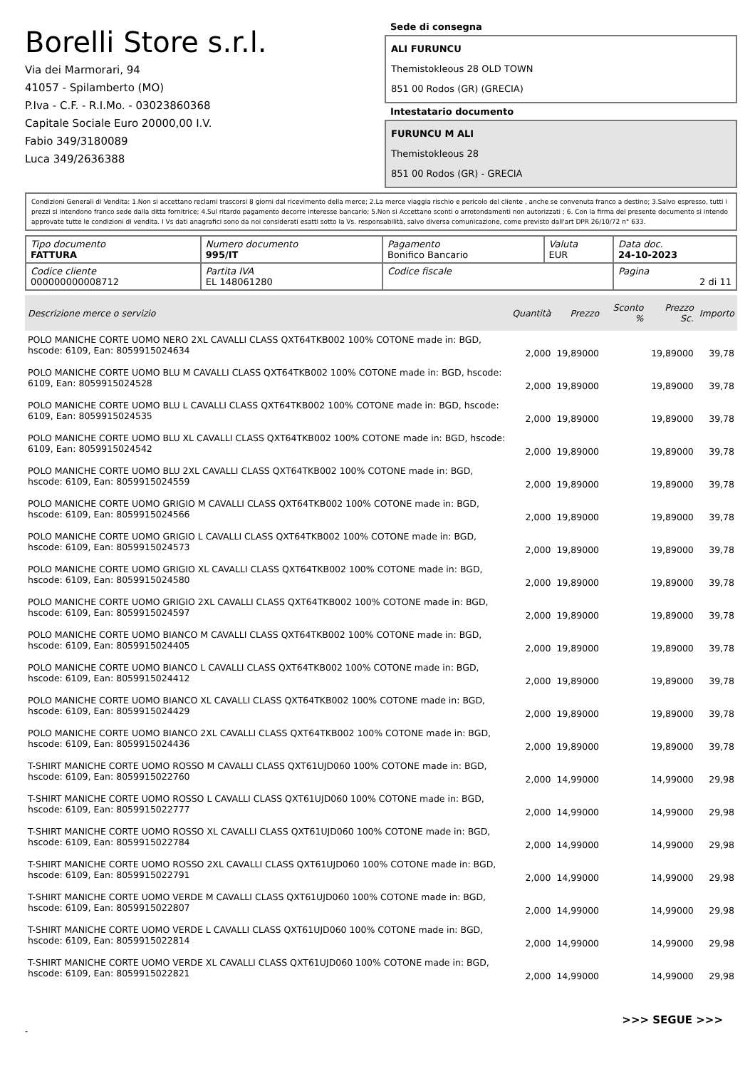Borelli Store s.r.l.
Via dei Marmorari, 94
41057 - Spilamberto (MO)
P.Iva - C.F. - R.I.Mo. - 03023860368
Capitale Sociale Euro 20000,00 I.V.
Fabio 349/3180089
Luca 349/2636388
Sede di consegna
ALI FURUNCU
Themistokleous 28 OLD TOWN
851 00 Rodos (GR) (GRECIA)
Intestatario documento
FURUNCU M ALI
Themistokleous 28
851 00 Rodos (GR) - GRECIA
Condizioni Generali di Vendita: 1.Non si accettano reclami trascorsi 8 giorni dal ricevimento della merce; 2.La merce viaggia rischio e pericolo del cliente , anche se convenuta franco a destino; 3.Salvo espresso, tutti i prezzi si intendono franco sede dalla ditta fornitrice; 4.Sul ritardo pagamento decorre interesse bancario; 5.Non si Accettano sconti o arrotondamenti non autorizzati ; 6. Con la firma del presente documento si intendo approvate tutte le condizioni di vendita. I Vs dati anagrafici sono da noi considerati esatti sotto la Vs. responsabilità, salvo diversa comunicazione, come previsto dall'art DPR 26/10/72 n° 633.
| Tipo documento FATTURA | Numero documento 995/IT | Pagamento Bonifico Bancario | Valuta EUR | Data doc. 24-10-2023 |
| Codice cliente 000000000008712 | Partita IVA EL 148061280 | Codice fiscale | | Pagina 2 di 11 |
| Descrizione merce o servizio | Quantità | Prezzo | Sconto % | Prezzo Sc. | Importo |
| --- | --- | --- | --- | --- | --- |
| POLO MANICHE CORTE UOMO NERO 2XL CAVALLI CLASS QXT64TKB002 100% COTONE made in: BGD, hscode: 6109, Ean: 8059915024634 | 2,000 | 19,89000 | | 19,89000 | 39,78 |
| POLO MANICHE CORTE UOMO BLU M CAVALLI CLASS QXT64TKB002 100% COTONE made in: BGD, hscode: 6109, Ean: 8059915024528 | 2,000 | 19,89000 | | 19,89000 | 39,78 |
| POLO MANICHE CORTE UOMO BLU L CAVALLI CLASS QXT64TKB002 100% COTONE made in: BGD, hscode: 6109, Ean: 8059915024535 | 2,000 | 19,89000 | | 19,89000 | 39,78 |
| POLO MANICHE CORTE UOMO BLU XL CAVALLI CLASS QXT64TKB002 100% COTONE made in: BGD, hscode: 6109, Ean: 8059915024542 | 2,000 | 19,89000 | | 19,89000 | 39,78 |
| POLO MANICHE CORTE UOMO BLU 2XL CAVALLI CLASS QXT64TKB002 100% COTONE made in: BGD, hscode: 6109, Ean: 8059915024559 | 2,000 | 19,89000 | | 19,89000 | 39,78 |
| POLO MANICHE CORTE UOMO GRIGIO M CAVALLI CLASS QXT64TKB002 100% COTONE made in: BGD, hscode: 6109, Ean: 8059915024566 | 2,000 | 19,89000 | | 19,89000 | 39,78 |
| POLO MANICHE CORTE UOMO GRIGIO L CAVALLI CLASS QXT64TKB002 100% COTONE made in: BGD, hscode: 6109, Ean: 8059915024573 | 2,000 | 19,89000 | | 19,89000 | 39,78 |
| POLO MANICHE CORTE UOMO GRIGIO XL CAVALLI CLASS QXT64TKB002 100% COTONE made in: BGD, hscode: 6109, Ean: 8059915024580 | 2,000 | 19,89000 | | 19,89000 | 39,78 |
| POLO MANICHE CORTE UOMO GRIGIO 2XL CAVALLI CLASS QXT64TKB002 100% COTONE made in: BGD, hscode: 6109, Ean: 8059915024597 | 2,000 | 19,89000 | | 19,89000 | 39,78 |
| POLO MANICHE CORTE UOMO BIANCO M CAVALLI CLASS QXT64TKB002 100% COTONE made in: BGD, hscode: 6109, Ean: 8059915024405 | 2,000 | 19,89000 | | 19,89000 | 39,78 |
| POLO MANICHE CORTE UOMO BIANCO L CAVALLI CLASS QXT64TKB002 100% COTONE made in: BGD, hscode: 6109, Ean: 8059915024412 | 2,000 | 19,89000 | | 19,89000 | 39,78 |
| POLO MANICHE CORTE UOMO BIANCO XL CAVALLI CLASS QXT64TKB002 100% COTONE made in: BGD, hscode: 6109, Ean: 8059915024429 | 2,000 | 19,89000 | | 19,89000 | 39,78 |
| POLO MANICHE CORTE UOMO BIANCO 2XL CAVALLI CLASS QXT64TKB002 100% COTONE made in: BGD, hscode: 6109, Ean: 8059915024436 | 2,000 | 19,89000 | | 19,89000 | 39,78 |
| T-SHIRT MANICHE CORTE UOMO ROSSO M CAVALLI CLASS QXT61UJD060 100% COTONE made in: BGD, hscode: 6109, Ean: 8059915022760 | 2,000 | 14,99000 | | 14,99000 | 29,98 |
| T-SHIRT MANICHE CORTE UOMO ROSSO L CAVALLI CLASS QXT61UJD060 100% COTONE made in: BGD, hscode: 6109, Ean: 8059915022777 | 2,000 | 14,99000 | | 14,99000 | 29,98 |
| T-SHIRT MANICHE CORTE UOMO ROSSO XL CAVALLI CLASS QXT61UJD060 100% COTONE made in: BGD, hscode: 6109, Ean: 8059915022784 | 2,000 | 14,99000 | | 14,99000 | 29,98 |
| T-SHIRT MANICHE CORTE UOMO ROSSO 2XL CAVALLI CLASS QXT61UJD060 100% COTONE made in: BGD, hscode: 6109, Ean: 8059915022791 | 2,000 | 14,99000 | | 14,99000 | 29,98 |
| T-SHIRT MANICHE CORTE UOMO VERDE M CAVALLI CLASS QXT61UJD060 100% COTONE made in: BGD, hscode: 6109, Ean: 8059915022807 | 2,000 | 14,99000 | | 14,99000 | 29,98 |
| T-SHIRT MANICHE CORTE UOMO VERDE L CAVALLI CLASS QXT61UJD060 100% COTONE made in: BGD, hscode: 6109, Ean: 8059915022814 | 2,000 | 14,99000 | | 14,99000 | 29,98 |
| T-SHIRT MANICHE CORTE UOMO VERDE XL CAVALLI CLASS QXT61UJD060 100% COTONE made in: BGD, hscode: 6109, Ean: 8059915022821 | 2,000 | 14,99000 | | 14,99000 | 29,98 |
>>> SEGUE >>>
-